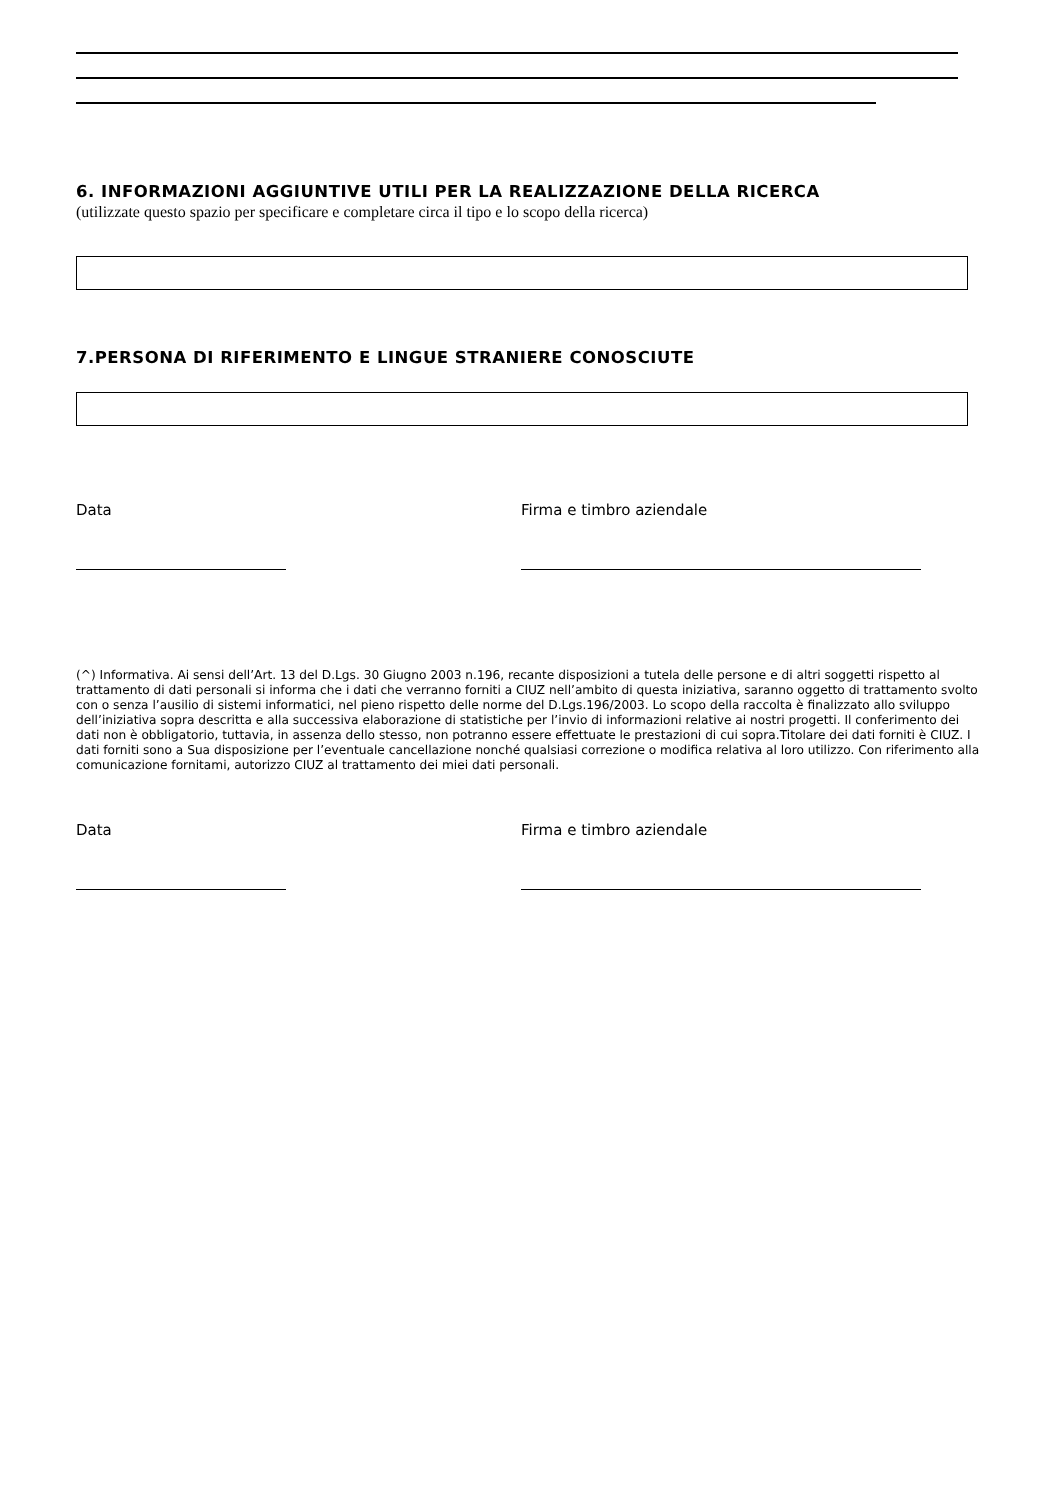6. INFORMAZIONI AGGIUNTIVE UTILI PER LA REALIZZAZIONE DELLA RICERCA
(utilizzate questo spazio per specificare e completare circa il tipo e lo scopo della ricerca)
7.PERSONA DI RIFERIMENTO E LINGUE STRANIERE CONOSCIUTE
Data Firma e timbro aziendale
(^) Informativa. Ai sensi dell’Art. 13 del D.Lgs. 30 Giugno 2003 n.196, recante disposizioni a tutela delle persone e di altri soggetti rispetto al trattamento di dati personali si informa che i dati che verranno forniti a CIUZ nell’ambito di questa iniziativa, saranno oggetto di trattamento svolto con o senza l’ausilio di sistemi informatici, nel pieno rispetto delle norme del D.Lgs.196/2003. Lo scopo della raccolta è finalizzato allo sviluppo dell’iniziativa sopra descritta e alla successiva elaborazione di statistiche per l’invio di informazioni relative ai nostri progetti. Il conferimento dei dati non è obbligatorio, tuttavia, in assenza dello stesso, non potranno essere effettuate le prestazioni di cui sopra.Titolare dei dati forniti è CIUZ. I dati forniti sono a Sua disposizione per l’eventuale cancellazione nonché qualsiasi correzione o modifica relativa al loro utilizzo. Con riferimento alla comunicazione fornitami, autorizzo CIUZ al trattamento dei miei dati personali.
Data Firma e timbro aziendale